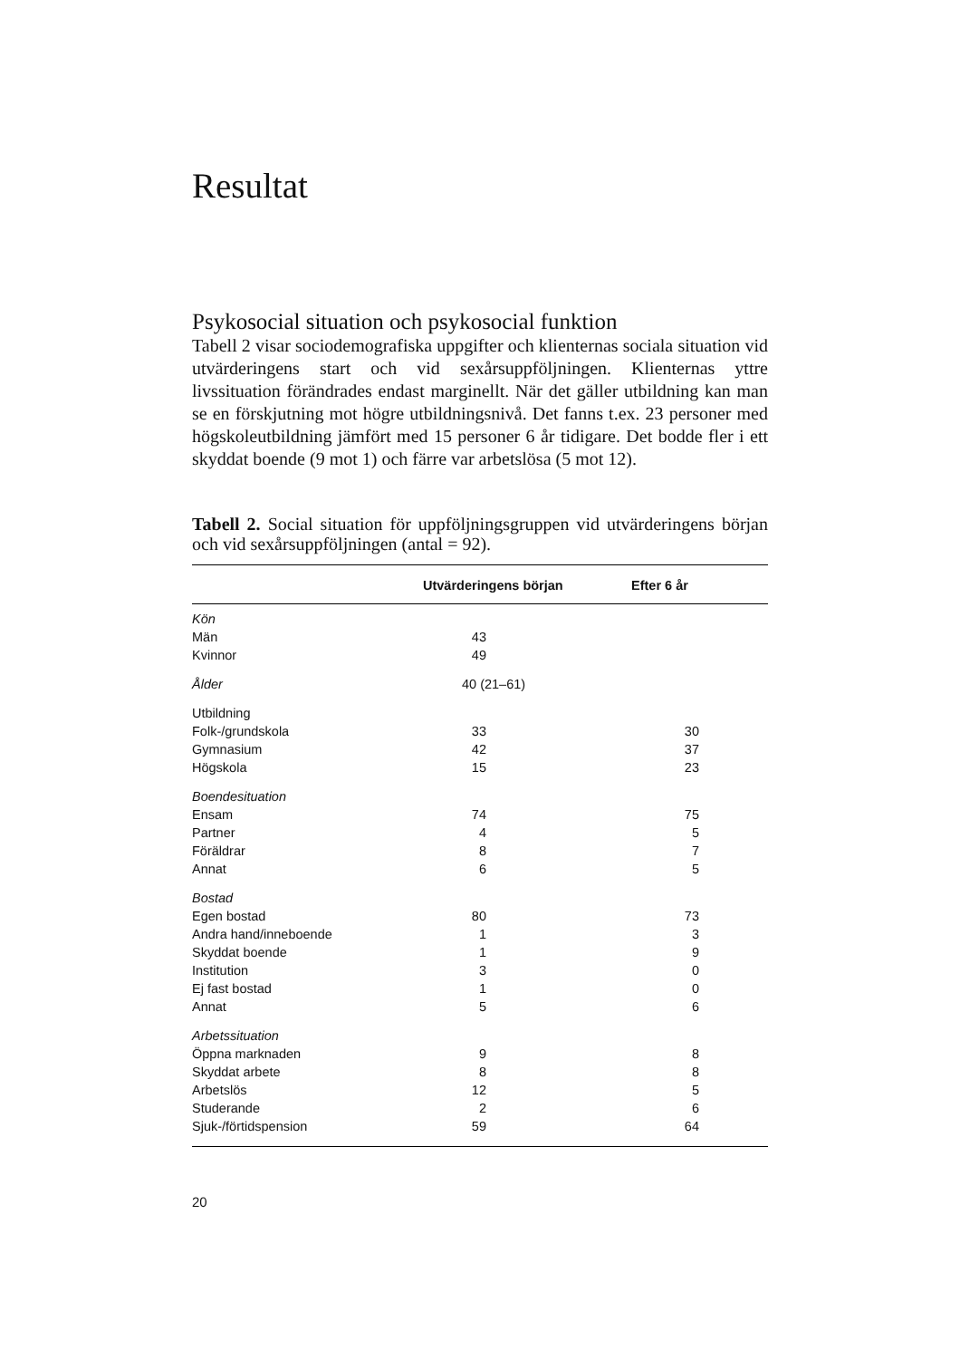Resultat
Psykosocial situation och psykosocial funktion
Tabell 2 visar sociodemografiska uppgifter och klienternas sociala situation vid utvärderingens start och vid sexårsuppföljningen. Klienternas yttre livssituation förändrades endast marginellt. När det gäller utbildning kan man se en förskjutning mot högre utbildningsnivå. Det fanns t.ex. 23 personer med högskoleutbildning jämfört med 15 personer 6 år tidigare. Det bodde fler i ett skyddat boende (9 mot 1) och färre var arbetslösa (5 mot 12).
Tabell 2. Social situation för uppföljningsgruppen vid utvärderingens början och vid sexårsuppföljningen (antal = 92).
| | Utvärderingens början | | Efter 6 år | |
| --- | --- | --- | --- | --- |
| Kön | | | | |
| Män | 43 | | | |
| Kvinnor | 49 | | | |
| Ålder | 40 (21–61) | | | |
| Utbildning | | | | |
| Folk-/grundskola | 33 | | 30 | |
| Gymnasium | 42 | | 37 | |
| Högskola | 15 | | 23 | |
| Boendesituation | | | | |
| Ensam | 74 | | 75 | |
| Partner | 4 | | 5 | |
| Föräldrar | 8 | | 7 | |
| Annat | 6 | | 5 | |
| Bostad | | | | |
| Egen bostad | 80 | | 73 | |
| Andra hand/inneboende | 1 | | 3 | |
| Skyddat boende | 1 | | 9 | |
| Institution | 3 | | 0 | |
| Ej fast bostad | 1 | | 0 | |
| Annat | 5 | | 6 | |
| Arbetssituation | | | | |
| Öppna marknaden | 9 | | 8 | |
| Skyddat arbete | 8 | | 8 | |
| Arbetslös | 12 | | 5 | |
| Studerande | 2 | | 6 | |
| Sjuk-/förtidspension | 59 | | 64 | |
20